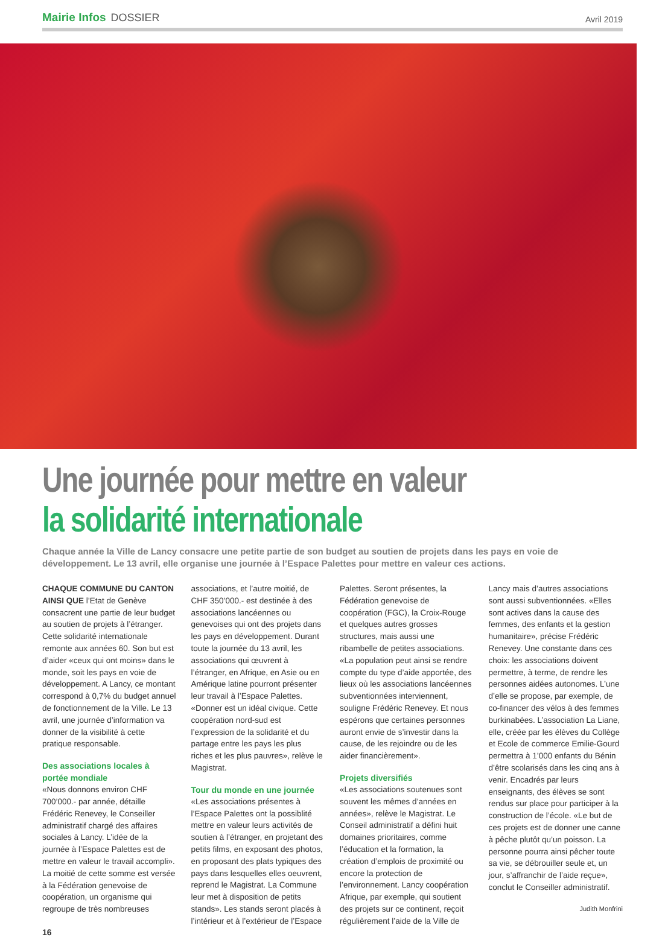Mairie Infos DOSSIER
Avril 2019
Une journée pour mettre en valeur
la solidarité internationale
Chaque année la Ville de Lancy consacre une petite partie de son budget au soutien de projets dans les pays en voie de développement. Le 13 avril, elle organise une journée à l’Espace Palettes pour mettre en valeur ces actions.
CHAQUE COMMUNE DU CANTON AINSI QUE l’Etat de Genève consacrent une partie de leur budget au soutien de projets à l’étranger. Cette solidarité internationale remonte aux années 60. Son but est d’aider «ceux qui ont moins» dans le monde, soit les pays en voie de développement. A Lancy, ce montant correspond à 0,7% du budget annuel de fonctionnement de la Ville. Le 13 avril, une journée d’information va donner de la visibilité à cette pratique responsable.
Des associations locales à portée mondiale
«Nous donnons environ CHF 700’000.- par année, détaille Frédéric Renevey, le Conseiller administratif chargé des affaires sociales à Lancy. L’idée de la journée à l’Espace Palettes est de mettre en valeur le travail accompli». La moitié de cette somme est versée à la Fédération genevoise de coopération, un organisme qui regroupe de très nombreuses associations, et l’autre moitié, de CHF 350’000.- est destinée à des associations lancéennes ou genevoises qui ont des projets dans les pays en développement. Durant toute la journée du 13 avril, les associations qui œuvrent à l’étranger, en Afrique, en Asie ou en Amérique latine pourront présenter leur travail à l’Espace Palettes. «Donner est un idéal civique. Cette coopération nord-sud est l’expression de la solidarité et du partage entre les pays les plus riches et les plus pauvres», relève le Magistrat.
Tour du monde en une journée
«Les associations présentes à l’Espace Palettes ont la possiblité mettre en valeur leurs activités de soutien à l’étranger, en projetant des petits films, en exposant des photos, en proposant des plats typiques des pays dans lesquelles elles oeuvrent, reprend le Magistrat. La Commune leur met à disposition de petits stands». Les stands seront placés à l’intérieur et à l’extérieur de l’Espace Palettes. Seront présentes, la Fédération genevoise de coopération (FGC), la Croix-Rouge et quelques autres grosses structures, mais aussi une ribambelle de petites associations. «La population peut ainsi se rendre compte du type d’aide apportée, des lieux où les associations lancéennes subventionnées interviennent, souligne Frédéric Renevey. Et nous espérons que certaines personnes auront envie de s’investir dans la cause, de les rejoindre ou de les aider financièrement».
Projets diversifiés
«Les associations soutenues sont souvent les mêmes d’années en années», relève le Magistrat. Le Conseil administratif a défini huit domaines prioritaires, comme l’éducation et la formation, la création d’emplois de proximité ou encore la protection de l’environnement. Lancy coopération Afrique, par exemple, qui soutient des projets sur ce continent, reçoit régulièrement l’aide de la Ville de Lancy mais d’autres associations sont aussi subventionnées. «Elles sont actives dans la cause des femmes, des enfants et la gestion humanitaire», précise Frédéric Renevey. Une constante dans ces choix: les associations doivent permettre, à terme, de rendre les personnes aidées autonomes. L’une d’elle se propose, par exemple, de co-financer des vélos à des femmes burkinabées. L’association La Liane, elle, créée par les élèves du Collège et Ecole de commerce Emilie-Gourd permettra à 1’000 enfants du Bénin d’être scolarisés dans les cinq ans à venir. Encadrés par leurs enseignants, des élèves se sont rendus sur place pour participer à la construction de l’école. «Le but de ces projets est de donner une canne à pêche plutôt qu’un poisson. La personne pourra ainsi pêcher toute sa vie, se débrouiller seule et, un jour, s’affranchir de l’aide reçue», conclut le Conseiller administratif.
Judith Monfrini
16